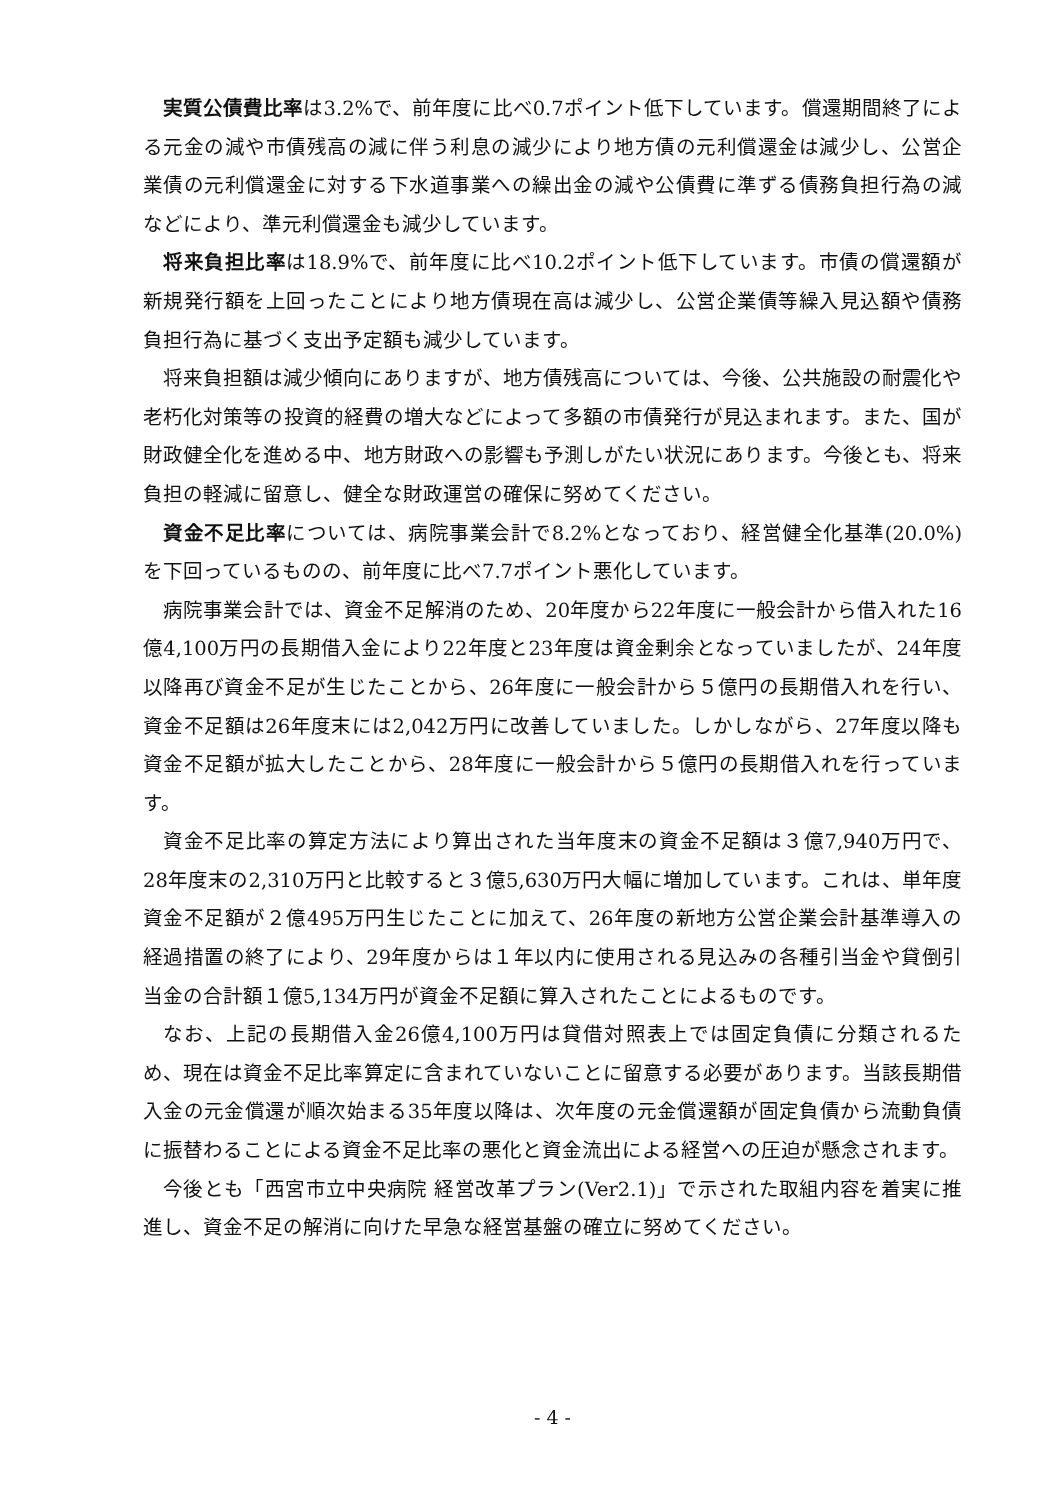実質公債費比率は3.2%で、前年度に比べ0.7ポイント低下しています。償還期間終了による元金の減や市債残高の減に伴う利息の減少により地方債の元利償還金は減少し、公営企業債の元利償還金に対する下水道事業への繰出金の減や公債費に準ずる債務負担行為の減などにより、準元利償還金も減少しています。
将来負担比率は18.9%で、前年度に比べ10.2ポイント低下しています。市債の償還額が新規発行額を上回ったことにより地方債現在高は減少し、公営企業債等繰入見込額や債務負担行為に基づく支出予定額も減少しています。
将来負担額は減少傾向にありますが、地方債残高については、今後、公共施設の耐震化や老朽化対策等の投資的経費の増大などによって多額の市債発行が見込まれます。また、国が財政健全化を進める中、地方財政への影響も予測しがたい状況にあります。今後とも、将来負担の軽減に留意し、健全な財政運営の確保に努めてください。
資金不足比率については、病院事業会計で8.2%となっており、経営健全化基準(20.0%)を下回っているものの、前年度に比べ7.7ポイント悪化しています。
病院事業会計では、資金不足解消のため、20年度から22年度に一般会計から借入れた16億4,100万円の長期借入金により22年度と23年度は資金剰余となっていましたが、24年度以降再び資金不足が生じたことから、26年度に一般会計から５億円の長期借入れを行い、資金不足額は26年度末には2,042万円に改善していました。しかしながら、27年度以降も資金不足額が拡大したことから、28年度に一般会計から５億円の長期借入れを行っています。
資金不足比率の算定方法により算出された当年度末の資金不足額は３億7,940万円で、28年度末の2,310万円と比較すると３億5,630万円大幅に増加しています。これは、単年度資金不足額が２億495万円生じたことに加えて、26年度の新地方公営企業会計基準導入の経過措置の終了により、29年度からは１年以内に使用される見込みの各種引当金や貸倒引当金の合計額１億5,134万円が資金不足額に算入されたことによるものです。
なお、上記の長期借入金26億4,100万円は貸借対照表上では固定負債に分類されるため、現在は資金不足比率算定に含まれていないことに留意する必要があります。当該長期借入金の元金償還が順次始まる35年度以降は、次年度の元金償還額が固定負債から流動負債に振替わることによる資金不足比率の悪化と資金流出による経営への圧迫が懸念されます。
今後とも「西宮市立中央病院 経営改革プラン(Ver2.1)」で示された取組内容を着実に推進し、資金不足の解消に向けた早急な経営基盤の確立に努めてください。
- 4 -